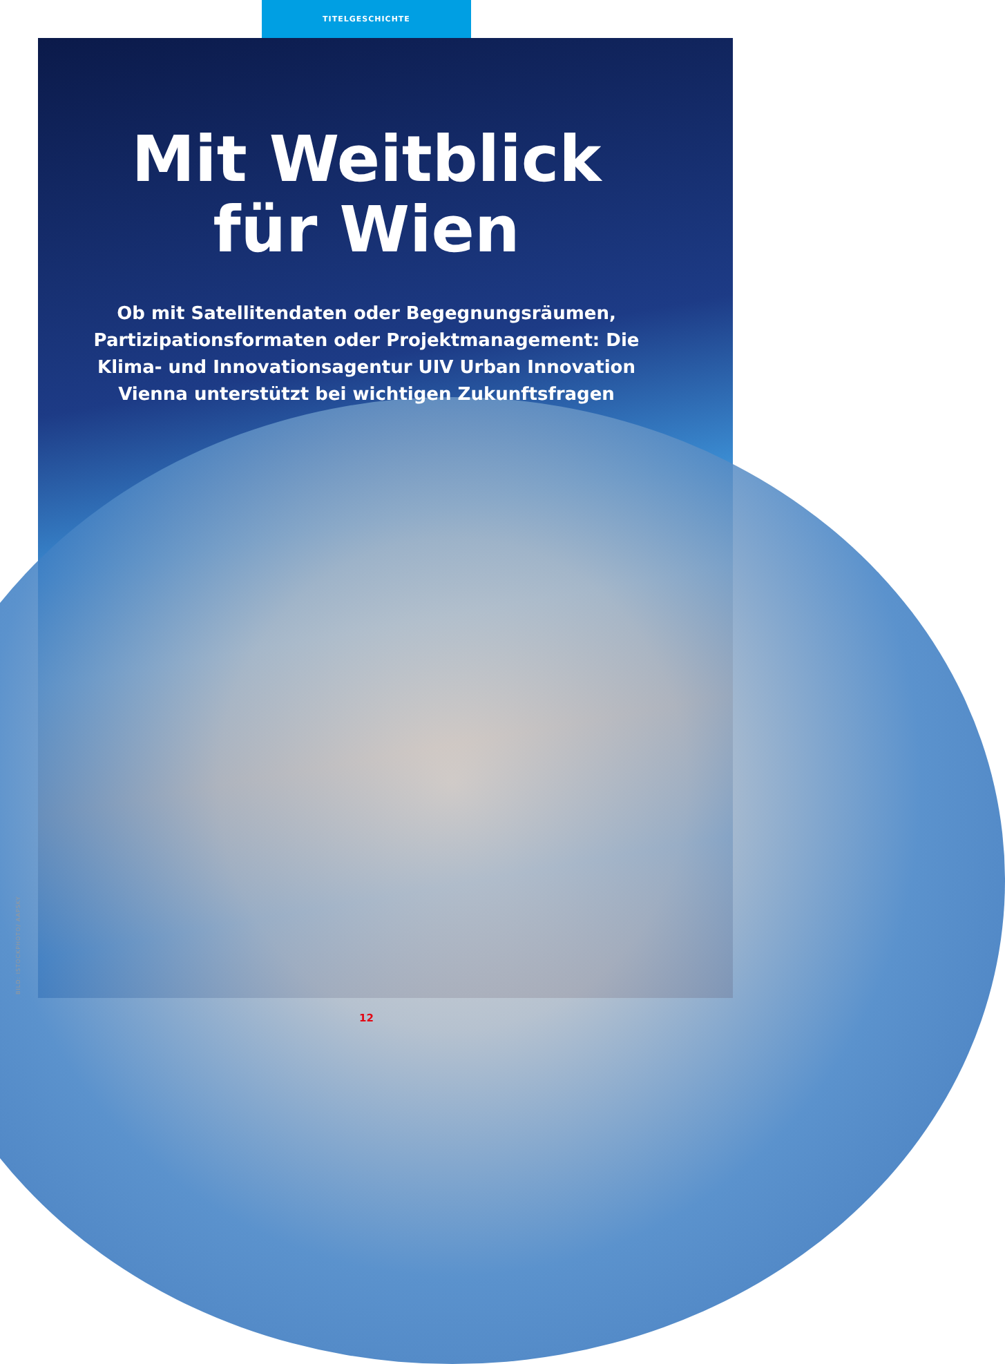TITELGESCHICHTE
Mit Weitblick
für Wien
Ob mit Satellitendaten oder Begegnungsräumen, Partizipationsformaten oder Projektmanagement: Die Klima- und Innovationsagentur UIV Urban Innovation Vienna unterstützt bei wichtigen Zukunftsfragen
BILD: ISTOCKPHOTO/ AAPSKY
12